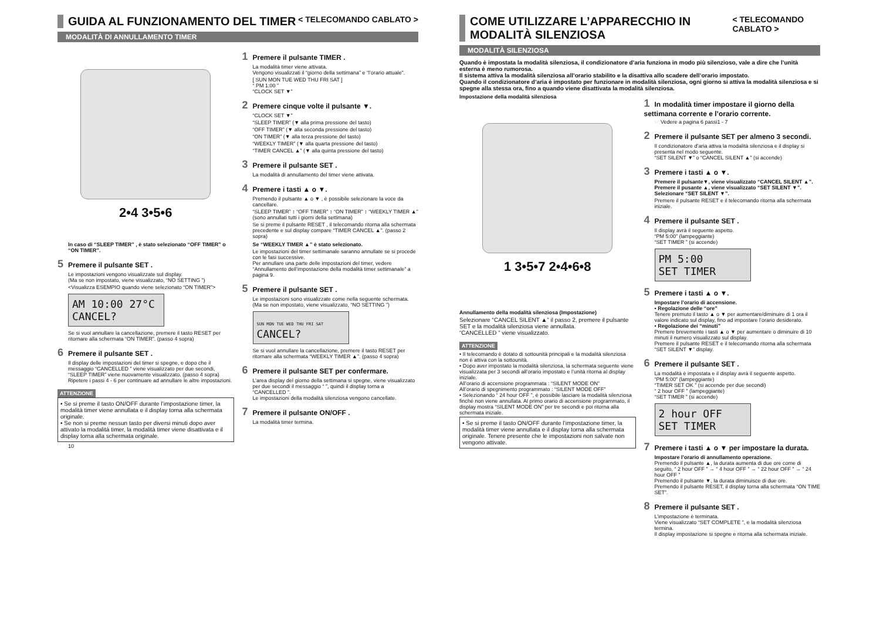GUIDA AL FUNZIONAMENTO DEL TIMER < TELECOMANDO CABLATO >
MODALITÀ DI ANNULLAMENTO TIMER
2•4 3•5•6
1 Premere il pulsante TIMER .
La modalità timer viene attivata.
Vengono visualizzati il “giorno della settimana” e “l’orario attuale”.
[ SUN MON TUE WED THU FRI SAT ]
“ PM 1:00 ”
“CLOCK SET ▼”
2 Premere cinque volte il pulsante ▼.
“CLOCK SET ▼”
“SLEEP TIMER” (▼ alla prima pressione del tasto)
“OFF TIMER” (▼ alla seconda pressione del tasto)
“ON TIMER” (▼ alla terza pressione del tasto)
“WEEKLY TIMER” (▼ alla quarta pressione del tasto)
“TIMER CANCEL ▲” (▼ alla quinta pressione del tasto)
3 Premere il pulsante SET .
La modalità di annullamento del timer viene attivata.
4 Premere i tasti ▲ o ▼.
Premendo il pulsante ▲ o ▼ , è possibile selezionare la voce da cancellare.
“SLEEP TIMER” ↕ “OFF TIMER” ↕ “ON TIMER” ↕ “WEEKLY TIMER ▲” (sono annullati tutti i giorni della settimana)
Se si preme il pulsante RESET , il telecomando ritorna alla schermata precedente e sul display compare “TIMER CANCEL ▲”. (passo 2 sopra)
In caso di “SLEEP TIMER” , è stato selezionato “OFF TIMER” o “ON TIMER”.
5 Premere il pulsante SET .
Le impostazioni vengono visualizzate sul display.
(Ma se non impostato, viene visualizzato, “NO SETTING ”)
<Visualizza ESEMPIO quando viene selezionato “ON TIMER”>
AM 10:00 27°C
CANCEL?
Se si vuol annullare la cancellazione, premere il tasto RESET per ritornare alla schermata “ON TIMER”. (passo 4 sopra)
6 Premere il pulsante SET .
Il display delle impostazioni del timer si spegne, e dopo che il messaggio “CANCELLED ” viene visualizzato per due secondi, “SLEEP TIMER” viene nuovamente visualizzato. (passo 4 sopra)
Ripetere i passi 4 - 6 per continuare ad annullare le altre impostazioni.
ATTENZIONE
• Se si preme il tasto ON/OFF durante l’impostazione timer, la modalità timer viene annullata e il display torna alla schermata originale.
• Se non si preme nessun tasto per diversi minuti dopo aver attivato la modalità timer, la modalità timer viene disattivata e il display torna alla schermata originale.
10
Se “WEEKLY TIMER ▲” è stato selezionato.
Le impostazioni del timer settimanale saranno annullate se si procede con le fasi successive.
Per annullare una parte delle impostazioni del timer, vedere “Annullamento dell’impostazione della modalità timer settimanale” a pagina 9.
5 Premere il pulsante SET .
Le impostazioni sono visualizzate come nella seguente schermata.
(Ma se non impostato, viene visualizzato, “NO SETTING ”)
SUN MON TUE WED THU FRI SAT
CANCEL?
Se si vuol annullare la cancellazione, premere il tasto RESET per ritornare alla schermata “WEEKLY TIMER ▲”. (passo 4 sopra)
6 Premere il pulsante SET per confermare.
L’area display del giorno della settimana si spegne, viene visualizzato per due secondi il messaggio “ ”, quindi il display torna a “CANCELLED ”.
Le impostazioni della modalità silenziosa vengono cancellate.
7 Premere il pulsante ON/OFF .
La modalità timer termina.
COME UTILIZZARE L’APPARECCHIO IN MODALITÀ SILENZIOSA < TELECOMANDO CABLATO >
MODALITÀ SILENZIOSA
Quando è impostata la modalità silenziosa, il condizionatore d’aria funziona in modo più silenzioso, vale a dire che l’unità esterna è meno rumorosa.
Il sistema attiva la modalità silenziosa all’orario stabilito e la disattiva allo scadere dell’orario impostato.
Quando il condizionatore d’aria è impostato per funzionare in modalità silenziosa, ogni giorno si attiva la modalità silenziosa e si spegne alla stessa ora, fino a quando viene disattivata la modalità silenziosa.
Impostazione della modalità silenziosa
1 3•5•7 2•4•6•8
Annullamento della modalità silenziosa (Impostazione)
Selezionare “CANCEL SILENT ▲” il passo 2, premere il pulsante SET e la modalità silenziosa viene annullata.
“CANCELLED ” viene visualizzato.
ATTENZIONE
• Il telecomando è dotato di sottounità principali e la modalità silenziosa non è attiva con la sottounità.
• Dopo aver impostato la modalità silenziosa, la schermata seguente viene visualizzata per 3 secondi all’orario impostato e l’unità ritorna al display iniziale.
All’orario di accensione programmata : “SILENT MODE ON”
All’orario di spegnimento programmato : “SILENT MODE OFF”
• Selezionando “ 24 hour OFF ”, è possibile lasciare la modalità silenziosa finché non viene annullata. Al primo orario di accensione programmato, il display mostra “SILENT MODE ON” per tre secondi e poi ritorna alla schermata iniziale.
• Se si preme il tasto ON/OFF durante l’impostazione timer, la modalità timer viene annullata e il display torna alla schermata originale. Tenere presente che le impostazioni non salvate non vengono attivate.
1 In modalità timer impostare il giorno della settimana corrente e l’orario corrente.
☞ Vedere a pagina 6 passi1 - 7
2 Premere il pulsante SET per almeno 3 secondi.
Il condizionatore d’aria attiva la modalità silenziosa e il display si presenta nel modo seguente.
“SET SILENT ▼” o “CANCEL SILENT ▲” (si accende)
3 Premere i tasti ▲ o ▼.
Premere il pulsante▼, viene visualizzato “CANCEL SILENT ▲”.
Premere il pusante ▲, viene visualizzato “SET SILENT ▼”.
Selezionare “SET SILENT ▼”.
Premere il pulsante RESET e il telecomando ritorna alla schermata iniziale.
4 Premere il pulsante SET .
Il display avrà il seguente aspetto.
“PM 5:00” (lampeggiante)
“SET TIMER ” (si accende)
PM 5:00
SET TIMER
5 Premere i tasti ▲ o ▼.
Impostare l’orario di accensione.
• Regolazione delle “ore”
Tenere premuto il tasto ▲ o ▼ per aumentare/diminuire di 1 ora il valore indicato sul display, fino ad impostare l’orario desiderato.
• Regolazione dei “minuti”
Premere brevemente i tasti ▲ o ▼ per aumentare o diminuire di 10 minuti il numero visualizzato sul display.
Premere il pulsante RESET e il telecomando ritorna alla schermata “SET SILENT ▼” display.
6 Premere il pulsante SET .
La modalità è impostata e il display avrà il seguente aspetto.
“PM 5:00” (lampeggiante)
“TIMER SET OK ” (si accende per due secondi)
“ 2 hour OFF ” (lampeggiante)
“SET TIMER ” (si accende)
2 hour OFF
SET TIMER
7 Premere i tasti ▲ o ▼ per impostare la durata.
Impostare l’orario di annullamento operazione.
Premendo il pulsante ▲, la durata aumenta di due ore come di seguito, “ 2 hour OFF ” → “ 4 hour OFF ” → “ 22 hour OFF ” → “ 24 hour OFF ”
Premendo il pulsante ▼, la durata diminuisce di due ore.
Premendo il pulsante RESET, il display torna alla schermata “ON TIME SET”.
8 Premere il pulsante SET .
L’impostazione è terminata.
Viene visualizzato “SET COMPLETE ”, e la modalità silenziosa termina.
Il display impostazione si spegne e ritorna alla schermata iniziale.